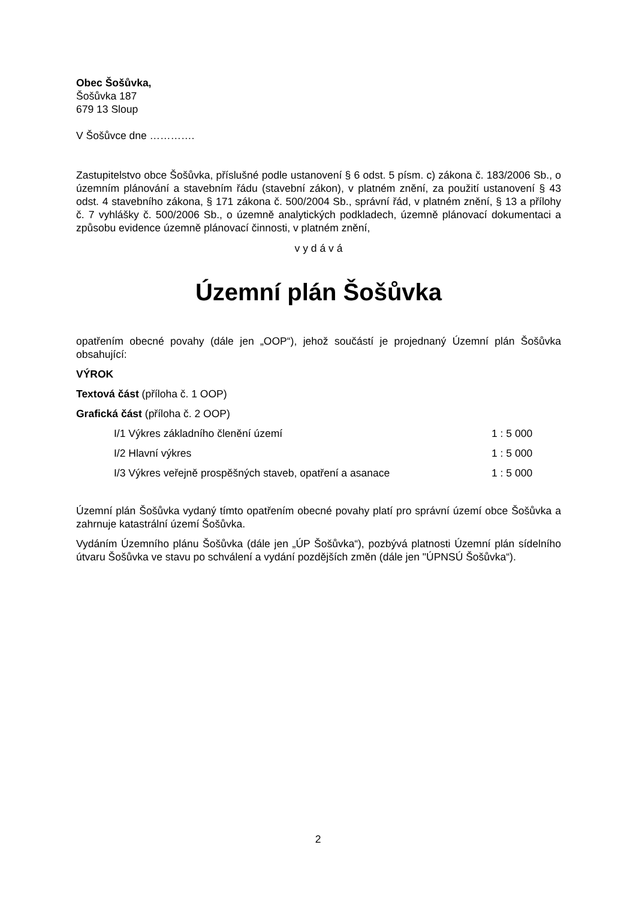Obec Šošůvka,
Šošůvka 187
679 13 Sloup
V Šošůvce dne ………….
Zastupitelstvo obce Šošůvka, příslušné podle ustanovení § 6 odst. 5 písm. c) zákona č. 183/2006 Sb., o územním plánování a stavebním řádu (stavební zákon), v platném znění, za použití ustanovení § 43 odst. 4 stavebního zákona, § 171 zákona č. 500/2004 Sb., správní řád, v platném znění, § 13 a přílohy č. 7 vyhlášky č. 500/2006 Sb., o územně analytických podkladech, územně plánovací dokumentaci a způsobu evidence územně plánovací činnosti, v platném znění,
v y d á v á
Územní plán Šošůvka
opatřením obecné povahy (dále jen „OOP“), jehož součástí je projednaný Územní plán Šošůvka obsahující:
VÝROK
Textová část (příloha č. 1 OOP)
Grafická část (příloha č. 2 OOP)
| I/1 Výkres základního členění území | 1 : 5 000 |
| I/2 Hlavní výkres | 1 : 5 000 |
| I/3 Výkres veřejně prospěšných staveb, opatření a asanace | 1 : 5 000 |
Územní plán Šošůvka vydaný tímto opatřením obecné povahy platí pro správní území obce Šošůvka a zahrnuje katastrální území Šošůvka.
Vydáním Územního plánu Šošůvka (dále jen „ÚP Šošůvka“), pozbývá platnosti Územní plán sídelního útvaru Šošůvka ve stavu po schválení a vydání pozdějších změn (dále jen "ÚPNSÚ Šošůvka“).
2